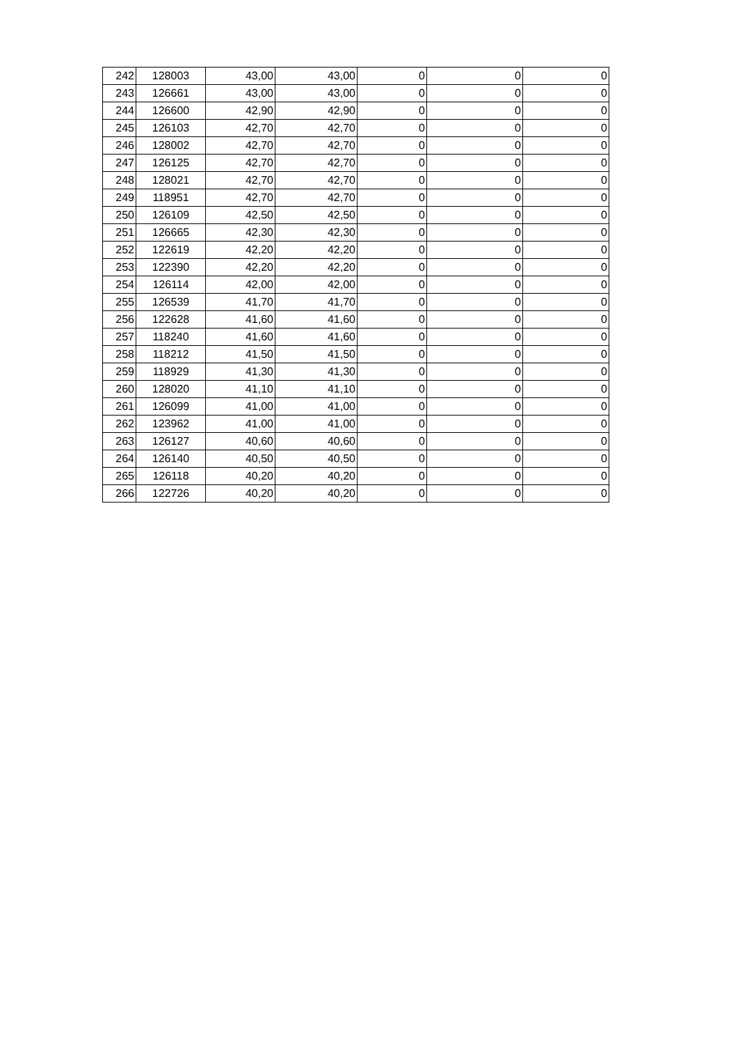| 242 | 128003 | 43,00 | 43,00 | 0 | 0 | 0 |
| 243 | 126661 | 43,00 | 43,00 | 0 | 0 | 0 |
| 244 | 126600 | 42,90 | 42,90 | 0 | 0 | 0 |
| 245 | 126103 | 42,70 | 42,70 | 0 | 0 | 0 |
| 246 | 128002 | 42,70 | 42,70 | 0 | 0 | 0 |
| 247 | 126125 | 42,70 | 42,70 | 0 | 0 | 0 |
| 248 | 128021 | 42,70 | 42,70 | 0 | 0 | 0 |
| 249 | 118951 | 42,70 | 42,70 | 0 | 0 | 0 |
| 250 | 126109 | 42,50 | 42,50 | 0 | 0 | 0 |
| 251 | 126665 | 42,30 | 42,30 | 0 | 0 | 0 |
| 252 | 122619 | 42,20 | 42,20 | 0 | 0 | 0 |
| 253 | 122390 | 42,20 | 42,20 | 0 | 0 | 0 |
| 254 | 126114 | 42,00 | 42,00 | 0 | 0 | 0 |
| 255 | 126539 | 41,70 | 41,70 | 0 | 0 | 0 |
| 256 | 122628 | 41,60 | 41,60 | 0 | 0 | 0 |
| 257 | 118240 | 41,60 | 41,60 | 0 | 0 | 0 |
| 258 | 118212 | 41,50 | 41,50 | 0 | 0 | 0 |
| 259 | 118929 | 41,30 | 41,30 | 0 | 0 | 0 |
| 260 | 128020 | 41,10 | 41,10 | 0 | 0 | 0 |
| 261 | 126099 | 41,00 | 41,00 | 0 | 0 | 0 |
| 262 | 123962 | 41,00 | 41,00 | 0 | 0 | 0 |
| 263 | 126127 | 40,60 | 40,60 | 0 | 0 | 0 |
| 264 | 126140 | 40,50 | 40,50 | 0 | 0 | 0 |
| 265 | 126118 | 40,20 | 40,20 | 0 | 0 | 0 |
| 266 | 122726 | 40,20 | 40,20 | 0 | 0 | 0 |